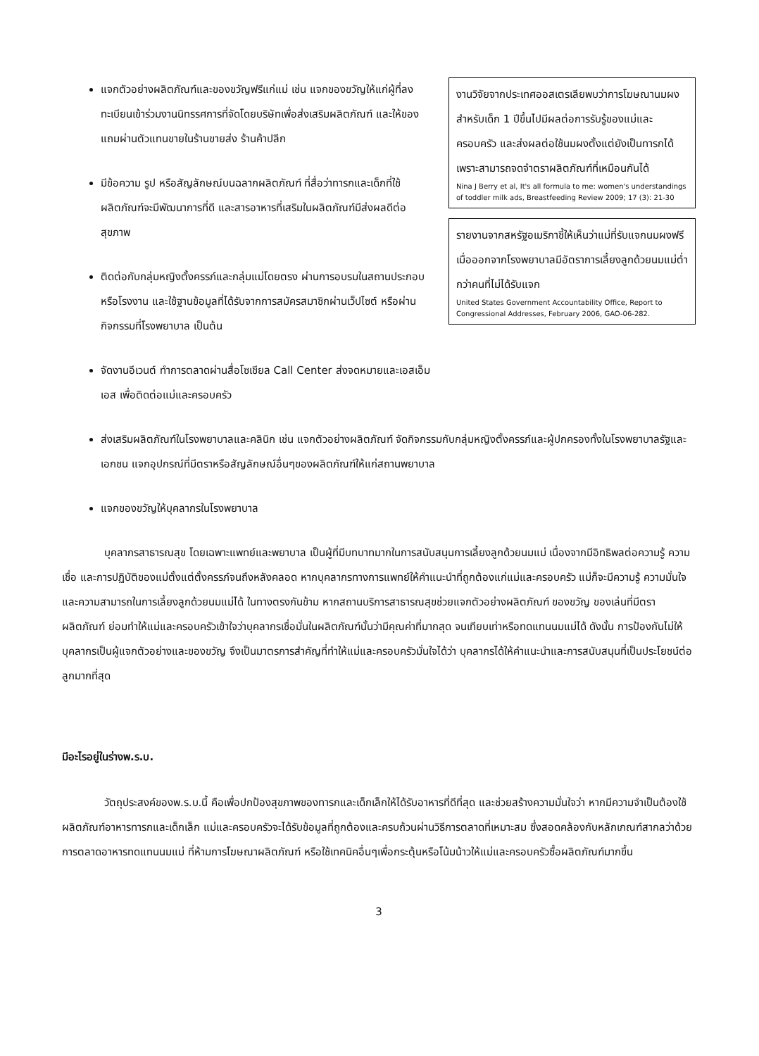แจกตัวอย่างผลิตภัณฑ์และของขวัญฟรีแก่แม่ เช่น แจกของขวัญให้แก่ผู้ที่ลงทะเบียนเข้าร่วมงานนิทรรศการที่จัดโดยบริษัทเพื่อส่งเสริมผลิตภัณฑ์ และให้ของแถมผ่านตัวแทนขายในร้านขายส่ง ร้านค้าปลีก
มีข้อความ รูป หรือสัญลักษณ์บนฉลากผลิตภัณฑ์ ที่สื่อว่าทารกและเด็กที่ใช้ผลิตภัณฑ์จะมีพัฒนาการที่ดี และสารอาหารที่เสริมในผลิตภัณฑ์มีส่งผลดีต่อสุขภาพ
ติดต่อกับกลุ่มหญิงตั้งครรภ์และกลุ่มแม่โดยตรง ผ่านการอบรมในสถานประกอบหรือโรงงาน และใช้ฐานข้อมูลที่ได้รับจากการสมัครสมาชิกผ่านเว็ปไซต์ หรือผ่านกิจกรรมที่โรงพยาบาล เป็นต้น
จัดงานอีเวนต์ ทำการตลาดผ่านสื่อโซเชียล Call Center ส่งจดหมายและเอสเอ็มเอส เพื่อติดต่อแม่และครอบครัว
งานวิจัยจากประเทศออสเตรเลียพบว่าการโฆษณานมผงสำหรับเด็ก 1 ปีขึ้นไปมีผลต่อการรับรู้ของแม่และครอบครัว และส่งผลต่อใช้นมผงตั้งแต่ยังเป็นทารกได้ เพราะสามารถจดจำตราผลิตภัณฑ์ที่เหมือนกันได้
Nina J Berry et al, It's all formula to me: women's understandings of toddler milk ads, Breastfeeding Review 2009; 17 (3): 21-30
รายงานจากสหรัฐอเมริกาชี้ให้เห็นว่าแม่ที่รับแจกนมผงฟรีเมื่อออกจากโรงพยาบาลมีอัตราการเลี้ยงลูกด้วยนมแม่ต่ำกว่าคนที่ไม่ได้รับแจก
United States Government Accountability Office, Report to Congressional Addresses, February 2006, GAO-06-282.
ส่งเสริมผลิตภัณฑ์ในโรงพยาบาลและคลินิก เช่น แจกตัวอย่างผลิตภัณฑ์ จัดกิจกรรมกับกลุ่มหญิงตั้งครรภ์และผู้ปกครองทั้งในโรงพยาบาลรัฐและเอกชน แจกอุปกรณ์ที่มีตราหรือสัญลักษณ์อื่นๆของผลิตภัณฑ์ให้แก่สถานพยาบาล
แจกของขวัญให้บุคลากรในโรงพยาบาล
บุคลากรสาธารณสุข โดยเฉพาะแพทย์และพยาบาล เป็นผู้ที่มีบทบาทมากในการสนับสนุนการเลี้ยงลูกด้วยนมแม่ เนื่องจากมีอิทธิพลต่อความรู้ ความเชื่อ และการปฏิบัติของแม่ตั้งแต่ตั้งครรภ์จนถึงหลังคลอด หากบุคลากรทางการแพทย์ให้คำแนะนำที่ถูกต้องแก่แม่และครอบครัว แม่ก็จะมีความรู้ ความมั่นใจและความสามารถในการเลี้ยงลูกด้วยนมแม่ได้ ในทางตรงกันข้าม หากสถานบริการสาธารณสุขช่วยแจกตัวอย่างผลิตภัณฑ์ ของขวัญ ของเล่นที่มีตราผลิตภัณฑ์ ย่อมทำให้แม่และครอบครัวเข้าใจว่าบุคลากรเชื่อมั่นในผลิตภัณฑ์นั้นว่ามีคุณค่าที่มากสุด จนเทียบเท่าหรือทดแทนนมแม่ได้ ดังนั้น การป้องกันไม่ให้บุคลากรเป็นผู้แจกตัวอย่างและของขวัญ จึงเป็นมาตรการสำคัญที่ทำให้แม่และครอบครัวมั่นใจได้ว่า บุคลากรได้ให้คำแนะนำและการสนับสนุนที่เป็นประโยชน์ต่อลูกมากที่สุด
มีอะไรอยู่ในร่างพ.ร.บ.
วัตถุประสงค์ของพ.ร.บ.นี้ คือเพื่อปกป้องสุขภาพของทารกและเด็กเล็กให้ได้รับอาหารที่ดีที่สุด และช่วยสร้างความมั่นใจว่า หากมีความจำเป็นต้องใช้ผลิตภัณฑ์อาหารทารกและเด็กเล็ก แม่และครอบครัวจะได้รับข้อมูลที่ถูกต้องและครบถ้วนผ่านวิธีการตลาดที่เหมาะสม ซึ่งสอดคล้องกับหลักเกณฑ์สากลว่าด้วยการตลาดอาหารทดแทนนมแม่ ที่ห้ามการโฆษณาผลิตภัณฑ์ หรือใช้เทคนิคอื่นๆเพื่อกระตุ้นหรือโน้มน้าวให้แม่และครอบครัวซื้อผลิตภัณฑ์มากขึ้น
3